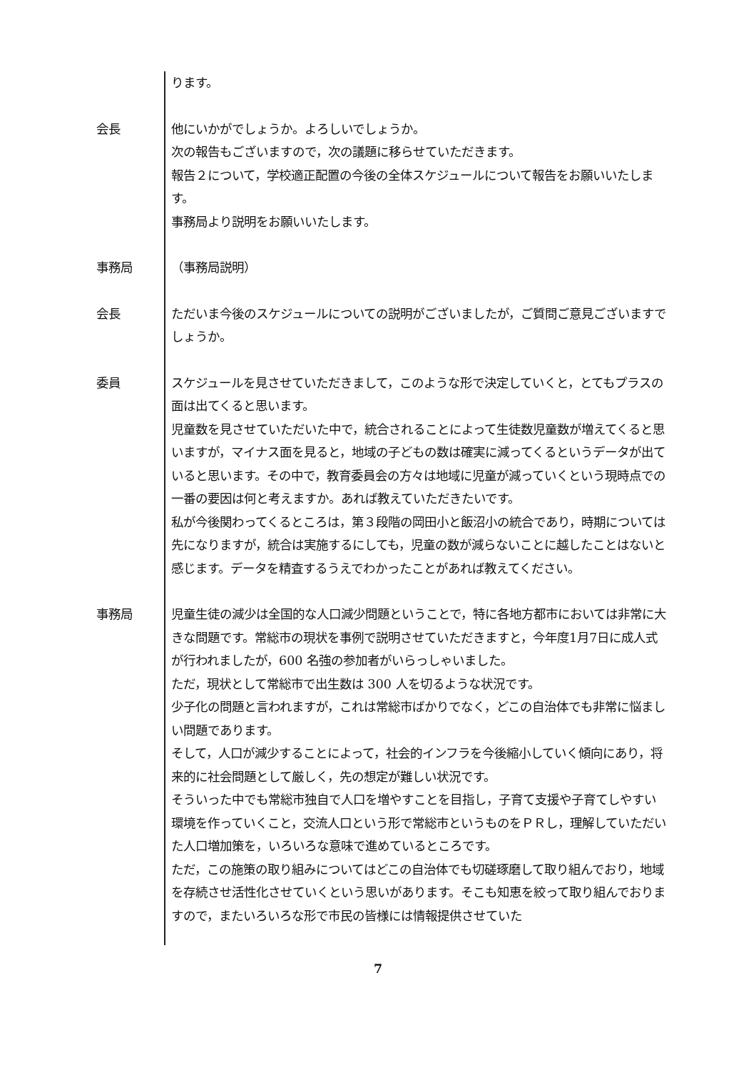ります。
会長 他にいかがでしょうか。よろしいでしょうか。
次の報告もございますので，次の議題に移らせていただきます。
報告２について，学校適正配置の今後の全体スケジュールについて報告をお願いいたします。
事務局より説明をお願いいたします。
事務局 （事務局説明）
会長 ただいま今後のスケジュールについての説明がございましたが，ご質問ご意見ございますでしょうか。
委員 スケジュールを見させていただきまして，このような形で決定していくと，とてもプラスの面は出てくると思います。
児童数を見させていただいた中で，統合されることによって生徒数児童数が増えてくると思いますが，マイナス面を見ると，地域の子どもの数は確実に減ってくるというデータが出ていると思います。その中で，教育委員会の方々は地域に児童が減っていくという現時点での一番の要因は何と考えますか。あれば教えていただきたいです。
私が今後関わってくるところは，第３段階の岡田小と飯沼小の統合であり，時期については先になりますが，統合は実施するにしても，児童の数が減らないことに越したことはないと感じます。データを精査するうえでわかったことがあれば教えてください。
事務局 児童生徒の減少は全国的な人口減少問題ということで，特に各地方都市においては非常に大きな問題です。常総市の現状を事例で説明させていただきますと，今年度1月7日に成人式が行われましたが，600 名強の参加者がいらっしゃいました。
ただ，現状として常総市で出生数は 300 人を切るような状況です。
少子化の問題と言われますが，これは常総市ばかりでなく，どこの自治体でも非常に悩ましい問題であります。
そして，人口が減少することによって，社会的インフラを今後縮小していく傾向にあり，将来的に社会問題として厳しく，先の想定が難しい状況です。
そういった中でも常総市独自で人口を増やすことを目指し，子育て支援や子育てしやすい環境を作っていくこと，交流人口という形で常総市というものをＰＲし，理解していただいた人口増加策を，いろいろな意味で進めているところです。
ただ，この施策の取り組みについてはどこの自治体でも切磋琢磨して取り組んでおり，地域を存続させ活性化させていくという思いがあります。そこも知恵を絞って取り組んでおりますので，またいろいろな形で市民の皆様には情報提供させていた
7